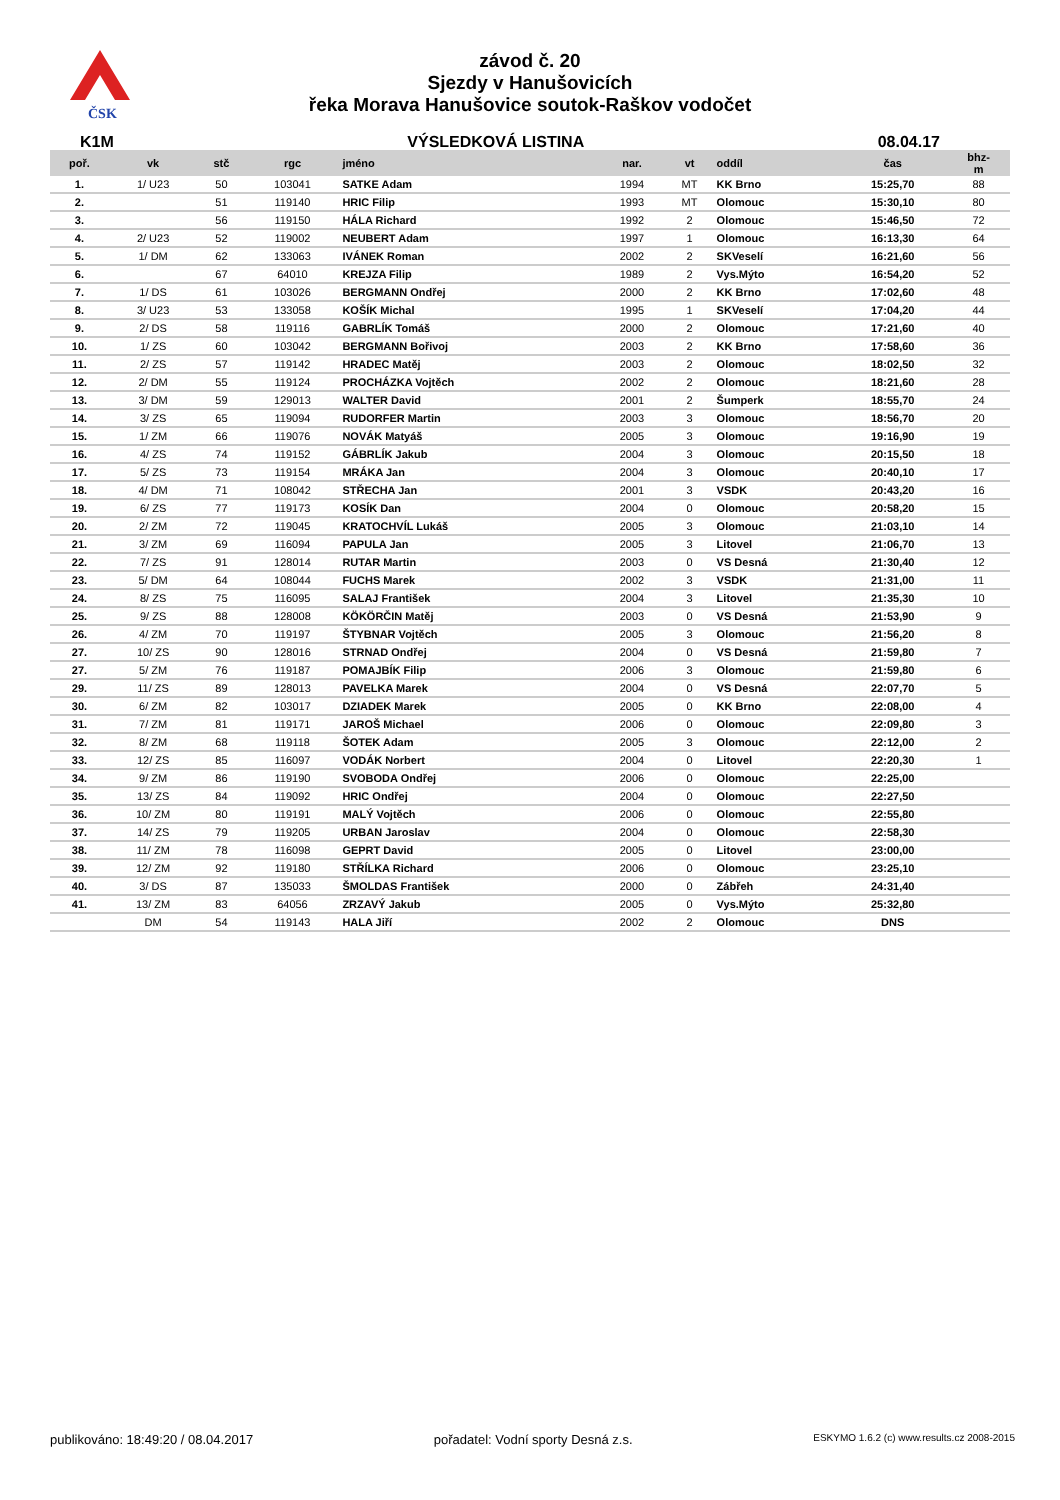ČSK
závod č. 20
Sjezdy v Hanušovicích
řeka Morava Hanušovice soutok-Raškov vodočet
K1M VÝSLEDKOVÁ LISTINA 08.04.17
| poř. | vk | stč | rgc | jméno | nar. | vt | oddíl | čas | bhz- m |
| --- | --- | --- | --- | --- | --- | --- | --- | --- | --- |
| 1. | 1/ U23 | 50 | 103041 | SATKE Adam | 1994 | MT | KK Brno | 15:25,70 | 88 |
| 2. | | 51 | 119140 | HRIC Filip | 1993 | MT | Olomouc | 15:30,10 | 80 |
| 3. | | 56 | 119150 | HÁLA Richard | 1992 | 2 | Olomouc | 15:46,50 | 72 |
| 4. | 2/ U23 | 52 | 119002 | NEUBERT Adam | 1997 | 1 | Olomouc | 16:13,30 | 64 |
| 5. | 1/ DM | 62 | 133063 | IVÁNEK Roman | 2002 | 2 | SKVeselí | 16:21,60 | 56 |
| 6. | | 67 | 64010 | KREJZA Filip | 1989 | 2 | Vys.Mýto | 16:54,20 | 52 |
| 7. | 1/ DS | 61 | 103026 | BERGMANN Ondřej | 2000 | 2 | KK Brno | 17:02,60 | 48 |
| 8. | 3/ U23 | 53 | 133058 | KOŠÍK Michal | 1995 | 1 | SKVeselí | 17:04,20 | 44 |
| 9. | 2/ DS | 58 | 119116 | GABRLÍK Tomáš | 2000 | 2 | Olomouc | 17:21,60 | 40 |
| 10. | 1/ ZS | 60 | 103042 | BERGMANN Bořivoj | 2003 | 2 | KK Brno | 17:58,60 | 36 |
| 11. | 2/ ZS | 57 | 119142 | HRADEC Matěj | 2003 | 2 | Olomouc | 18:02,50 | 32 |
| 12. | 2/ DM | 55 | 119124 | PROCHÁZKA Vojtěch | 2002 | 2 | Olomouc | 18:21,60 | 28 |
| 13. | 3/ DM | 59 | 129013 | WALTER David | 2001 | 2 | Šumperk | 18:55,70 | 24 |
| 14. | 3/ ZS | 65 | 119094 | RUDORFER Martin | 2003 | 3 | Olomouc | 18:56,70 | 20 |
| 15. | 1/ ZM | 66 | 119076 | NOVÁK Matyáš | 2005 | 3 | Olomouc | 19:16,90 | 19 |
| 16. | 4/ ZS | 74 | 119152 | GÁBRLÍK Jakub | 2004 | 3 | Olomouc | 20:15,50 | 18 |
| 17. | 5/ ZS | 73 | 119154 | MRÁKA Jan | 2004 | 3 | Olomouc | 20:40,10 | 17 |
| 18. | 4/ DM | 71 | 108042 | STŘECHA Jan | 2001 | 3 | VSDK | 20:43,20 | 16 |
| 19. | 6/ ZS | 77 | 119173 | KOSÍK Dan | 2004 | 0 | Olomouc | 20:58,20 | 15 |
| 20. | 2/ ZM | 72 | 119045 | KRATOCHVÍL Lukáš | 2005 | 3 | Olomouc | 21:03,10 | 14 |
| 21. | 3/ ZM | 69 | 116094 | PAPULA Jan | 2005 | 3 | Litovel | 21:06,70 | 13 |
| 22. | 7/ ZS | 91 | 128014 | RUTAR Martin | 2003 | 0 | VS Desná | 21:30,40 | 12 |
| 23. | 5/ DM | 64 | 108044 | FUCHS Marek | 2002 | 3 | VSDK | 21:31,00 | 11 |
| 24. | 8/ ZS | 75 | 116095 | SALAJ František | 2004 | 3 | Litovel | 21:35,30 | 10 |
| 25. | 9/ ZS | 88 | 128008 | KÖKÖRČIN Matěj | 2003 | 0 | VS Desná | 21:53,90 | 9 |
| 26. | 4/ ZM | 70 | 119197 | ŠTYBNAR Vojtěch | 2005 | 3 | Olomouc | 21:56,20 | 8 |
| 27. | 10/ ZS | 90 | 128016 | STRNAD Ondřej | 2004 | 0 | VS Desná | 21:59,80 | 7 |
| 27. | 5/ ZM | 76 | 119187 | POMAJBÍK Filip | 2006 | 3 | Olomouc | 21:59,80 | 6 |
| 29. | 11/ ZS | 89 | 128013 | PAVELKA Marek | 2004 | 0 | VS Desná | 22:07,70 | 5 |
| 30. | 6/ ZM | 82 | 103017 | DZIADEK Marek | 2005 | 0 | KK Brno | 22:08,00 | 4 |
| 31. | 7/ ZM | 81 | 119171 | JAROŠ Michael | 2006 | 0 | Olomouc | 22:09,80 | 3 |
| 32. | 8/ ZM | 68 | 119118 | ŠOTEK Adam | 2005 | 3 | Olomouc | 22:12,00 | 2 |
| 33. | 12/ ZS | 85 | 116097 | VODÁK Norbert | 2004 | 0 | Litovel | 22:20,30 | 1 |
| 34. | 9/ ZM | 86 | 119190 | SVOBODA Ondřej | 2006 | 0 | Olomouc | 22:25,00 | |
| 35. | 13/ ZS | 84 | 119092 | HRIC Ondřej | 2004 | 0 | Olomouc | 22:27,50 | |
| 36. | 10/ ZM | 80 | 119191 | MALÝ Vojtěch | 2006 | 0 | Olomouc | 22:55,80 | |
| 37. | 14/ ZS | 79 | 119205 | URBAN Jaroslav | 2004 | 0 | Olomouc | 22:58,30 | |
| 38. | 11/ ZM | 78 | 116098 | GEPRT David | 2005 | 0 | Litovel | 23:00,00 | |
| 39. | 12/ ZM | 92 | 119180 | STŘÍLKA Richard | 2006 | 0 | Olomouc | 23:25,10 | |
| 40. | 3/ DS | 87 | 135033 | ŠMOLDAS František | 2000 | 0 | Zábřeh | 24:31,40 | |
| 41. | 13/ ZM | 83 | 64056 | ZRZAVÝ Jakub | 2005 | 0 | Vys.Mýto | 25:32,80 | |
| | DM | 54 | 119143 | HALA Jiří | 2002 | 2 | Olomouc | DNS | |
publikováno: 18:49:20 / 08.04.2017 pořadatel: Vodní sporty Desná z.s. ESKYMO 1.6.2 (c) www.results.cz 2008-2015